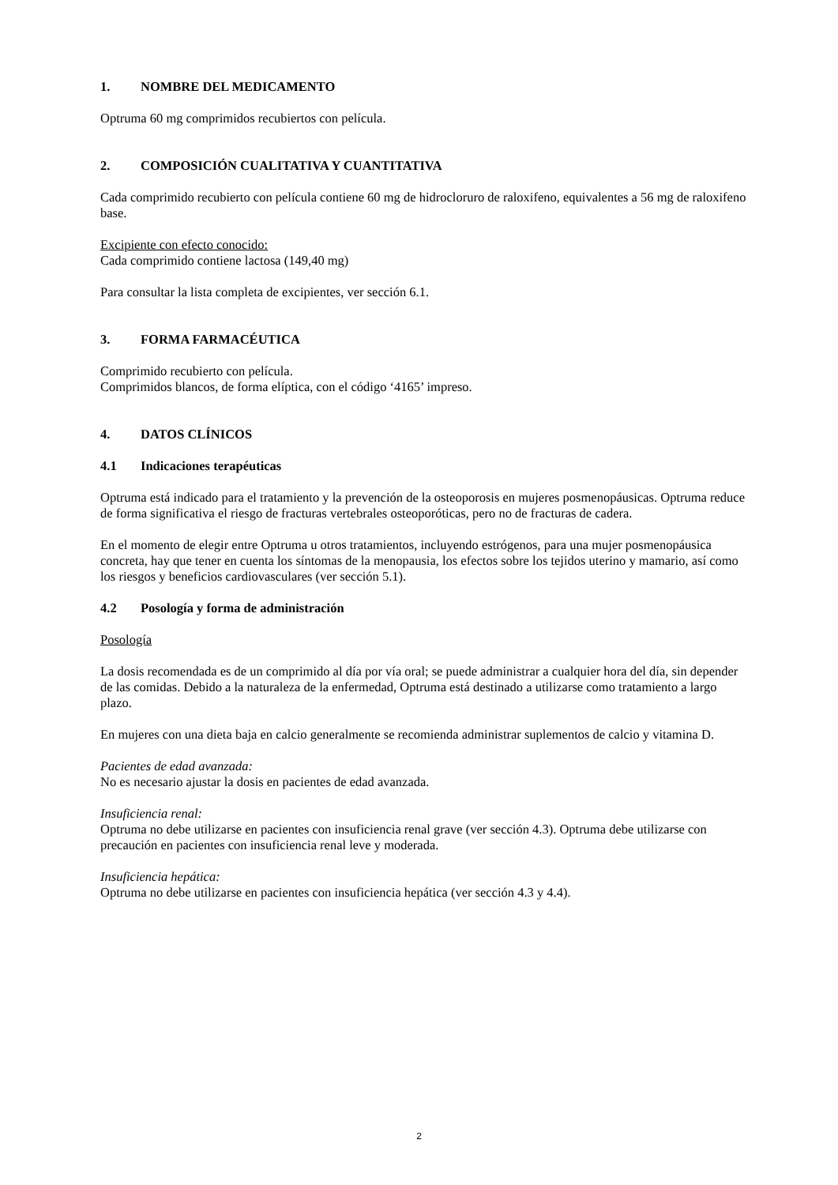1. NOMBRE DEL MEDICAMENTO
Optruma 60 mg comprimidos recubiertos con película.
2. COMPOSICIÓN CUALITATIVA Y CUANTITATIVA
Cada comprimido recubierto con película contiene 60 mg de hidrocloruro de raloxifeno, equivalentes a 56 mg de raloxifeno base.
Excipiente con efecto conocido:
Cada comprimido contiene lactosa (149,40 mg)
Para consultar la lista completa de excipientes, ver sección 6.1.
3. FORMA FARMACÉUTICA
Comprimido recubierto con película.
Comprimidos blancos, de forma elíptica, con el código ‘4165’ impreso.
4. DATOS CLÍNICOS
4.1 Indicaciones terapéuticas
Optruma está indicado para el tratamiento y la prevención de la osteoporosis en mujeres posmenopáusicas. Optruma reduce de forma significativa el riesgo de fracturas vertebrales osteoporóticas, pero no de fracturas de cadera.
En el momento de elegir entre Optruma u otros tratamientos, incluyendo estrógenos, para una mujer posmenopáusica concreta, hay que tener en cuenta los síntomas de la menopausia, los efectos sobre los tejidos uterino y mamario, así como los riesgos y beneficios cardiovasculares (ver sección 5.1).
4.2 Posología y forma de administración
Posología
La dosis recomendada es de un comprimido al día por vía oral; se puede administrar a cualquier hora del día, sin depender de las comidas. Debido a la naturaleza de la enfermedad, Optruma está destinado a utilizarse como tratamiento a largo plazo.
En mujeres con una dieta baja en calcio generalmente se recomienda administrar suplementos de calcio y vitamina D.
Pacientes de edad avanzada:
No es necesario ajustar la dosis en pacientes de edad avanzada.
Insuficiencia renal:
Optruma no debe utilizarse en pacientes con insuficiencia renal grave (ver sección 4.3). Optruma debe utilizarse con precaución en pacientes con insuficiencia renal leve y moderada.
Insuficiencia hepática:
Optruma no debe utilizarse en pacientes con insuficiencia hepática (ver sección 4.3 y 4.4).
2